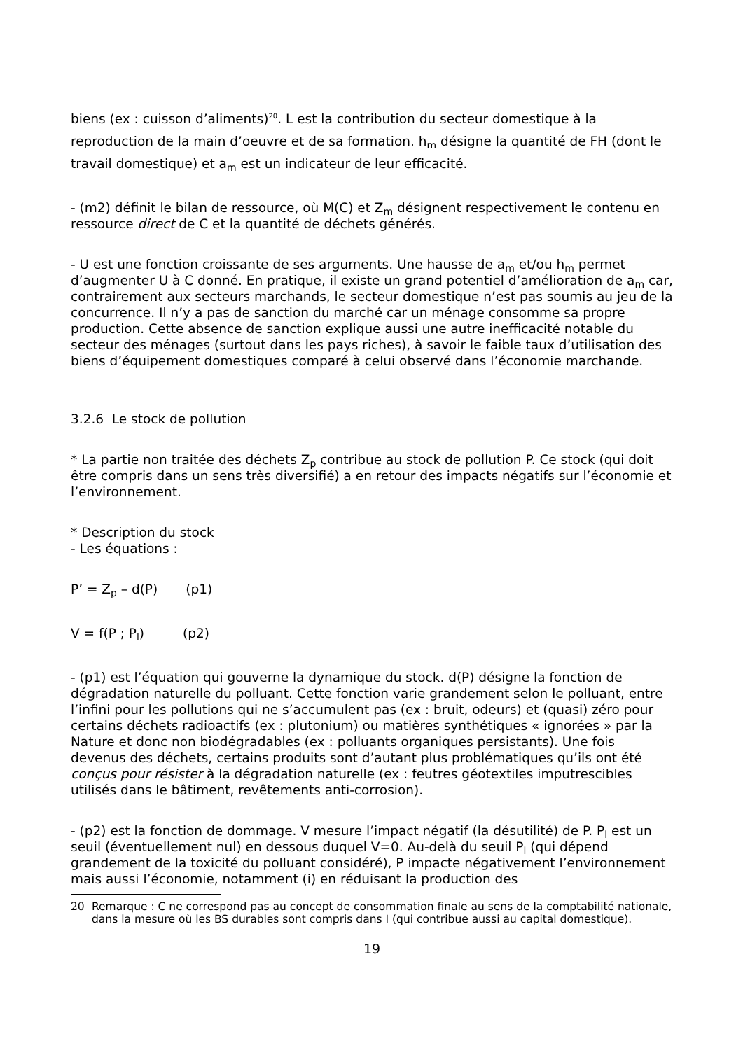biens (ex : cuisson d’aliments)<sup>20</sup>. L est la contribution du secteur domestique à la reproduction de la main d’oeuvre et de sa formation. h<sub>m</sub> désigne la quantité de FH (dont le travail domestique) et a<sub>m</sub> est un indicateur de leur efficacité.
- (m2) définit le bilan de ressource, où M(C) et Z<sub>m</sub> désignent respectivement le contenu en ressource direct de C et la quantité de déchets générés.
- U est une fonction croissante de ses arguments. Une hausse de a<sub>m</sub> et/ou h<sub>m</sub> permet d’augmenter U à C donné. En pratique, il existe un grand potentiel d’amélioration de a<sub>m</sub> car, contrairement aux secteurs marchands, le secteur domestique n’est pas soumis au jeu de la concurrence. Il n’y a pas de sanction du marché car un ménage consomme sa propre production. Cette absence de sanction explique aussi une autre inefficacité notable du secteur des ménages (surtout dans les pays riches), à savoir le faible taux d’utilisation des biens d’équipement domestiques comparé à celui observé dans l’économie marchande.
3.2.6 Le stock de pollution
* La partie non traitée des déchets Z<sub>p</sub> contribue au stock de pollution P. Ce stock (qui doit être compris dans un sens très diversifié) a en retour des impacts négatifs sur l’économie et l’environnement.
* Description du stock
- Les équations :
P’ = Z<sub>p</sub> – d(P) (p1)
V = f(P ; P<sub>l</sub>) (p2)
- (p1) est l’équation qui gouverne la dynamique du stock. d(P) désigne la fonction de dégradation naturelle du polluant. Cette fonction varie grandement selon le polluant, entre l’infini pour les pollutions qui ne s’accumulent pas (ex : bruit, odeurs) et (quasi) zéro pour certains déchets radioactifs (ex : plutonium) ou matières synthétiques « ignorées » par la Nature et donc non biodégradables (ex : polluants organiques persistants). Une fois devenus des déchets, certains produits sont d’autant plus problématiques qu’ils ont été conçus pour résister à la dégradation naturelle (ex : feutres géotextiles imputrescibles utilisés dans le bâtiment, revêtements anti-corrosion).
- (p2) est la fonction de dommage. V mesure l’impact négatif (la désutilité) de P. P<sub>l</sub> est un seuil (éventuellement nul) en dessous duquel V=0. Au-delà du seuil P<sub>l</sub> (qui dépend grandement de la toxicité du polluant considéré), P impacte négativement l’environnement mais aussi l’économie, notamment (i) en réduisant la production des
20 Remarque : C ne correspond pas au concept de consommation finale au sens de la comptabilité nationale, dans la mesure où les BS durables sont compris dans I (qui contribue aussi au capital domestique).
19